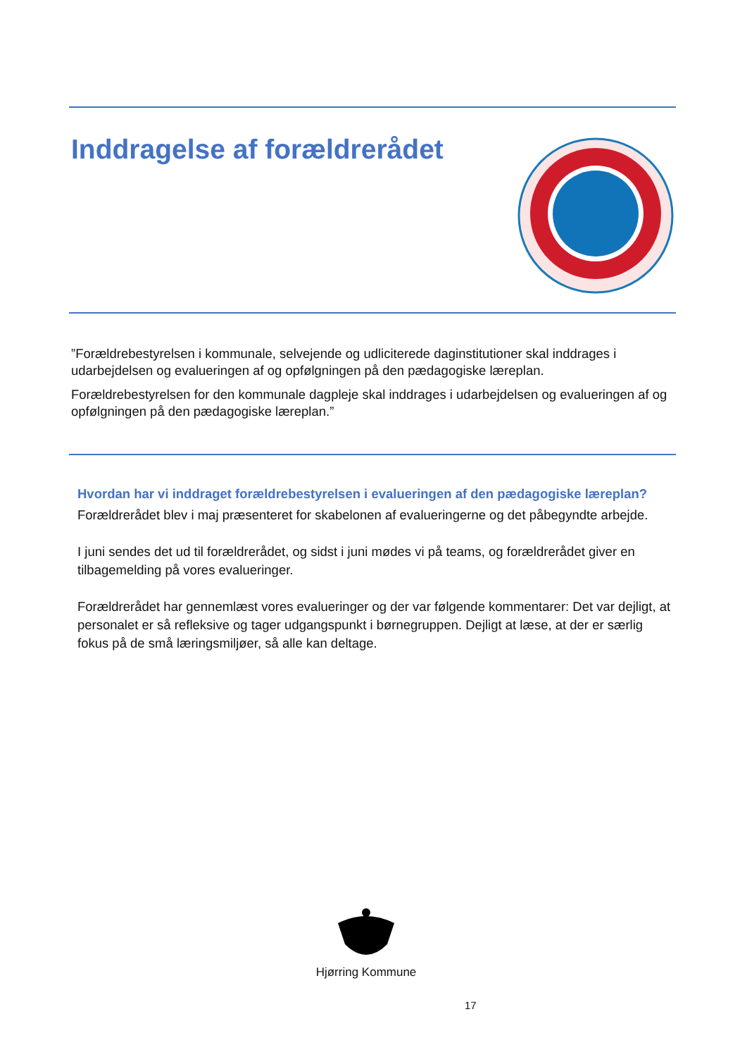Inddragelse af forældrerådet
”Forældrebestyrelsen i kommunale, selvejende og udliciterede daginstitutioner skal inddrages i udarbejdelsen og evalueringen af og opfølgningen på den pædagogiske læreplan.
Forældrebestyrelsen for den kommunale dagpleje skal inddrages i udarbejdelsen og evalueringen af og opfølgningen på den pædagogiske læreplan.”
Hvordan har vi inddraget forældrebestyrelsen i evalueringen af den pædagogiske læreplan?
Forældrerådet blev i maj præsenteret for skabelonen af evalueringerne og det påbegyndte arbejde.
I juni sendes det ud til forældrerådet, og sidst i juni mødes vi på teams, og forældrerådet giver en tilbagemelding på vores evalueringer.
Forældrerådet har gennemlæst vores evalueringer og der var følgende kommentarer: Det var dejligt, at personalet er så refleksive og tager udgangspunkt i børnegruppen. Dejligt at læse, at der er særlig fokus på de små læringsmiljøer, så alle kan deltage.
Hjørring Kommune
17